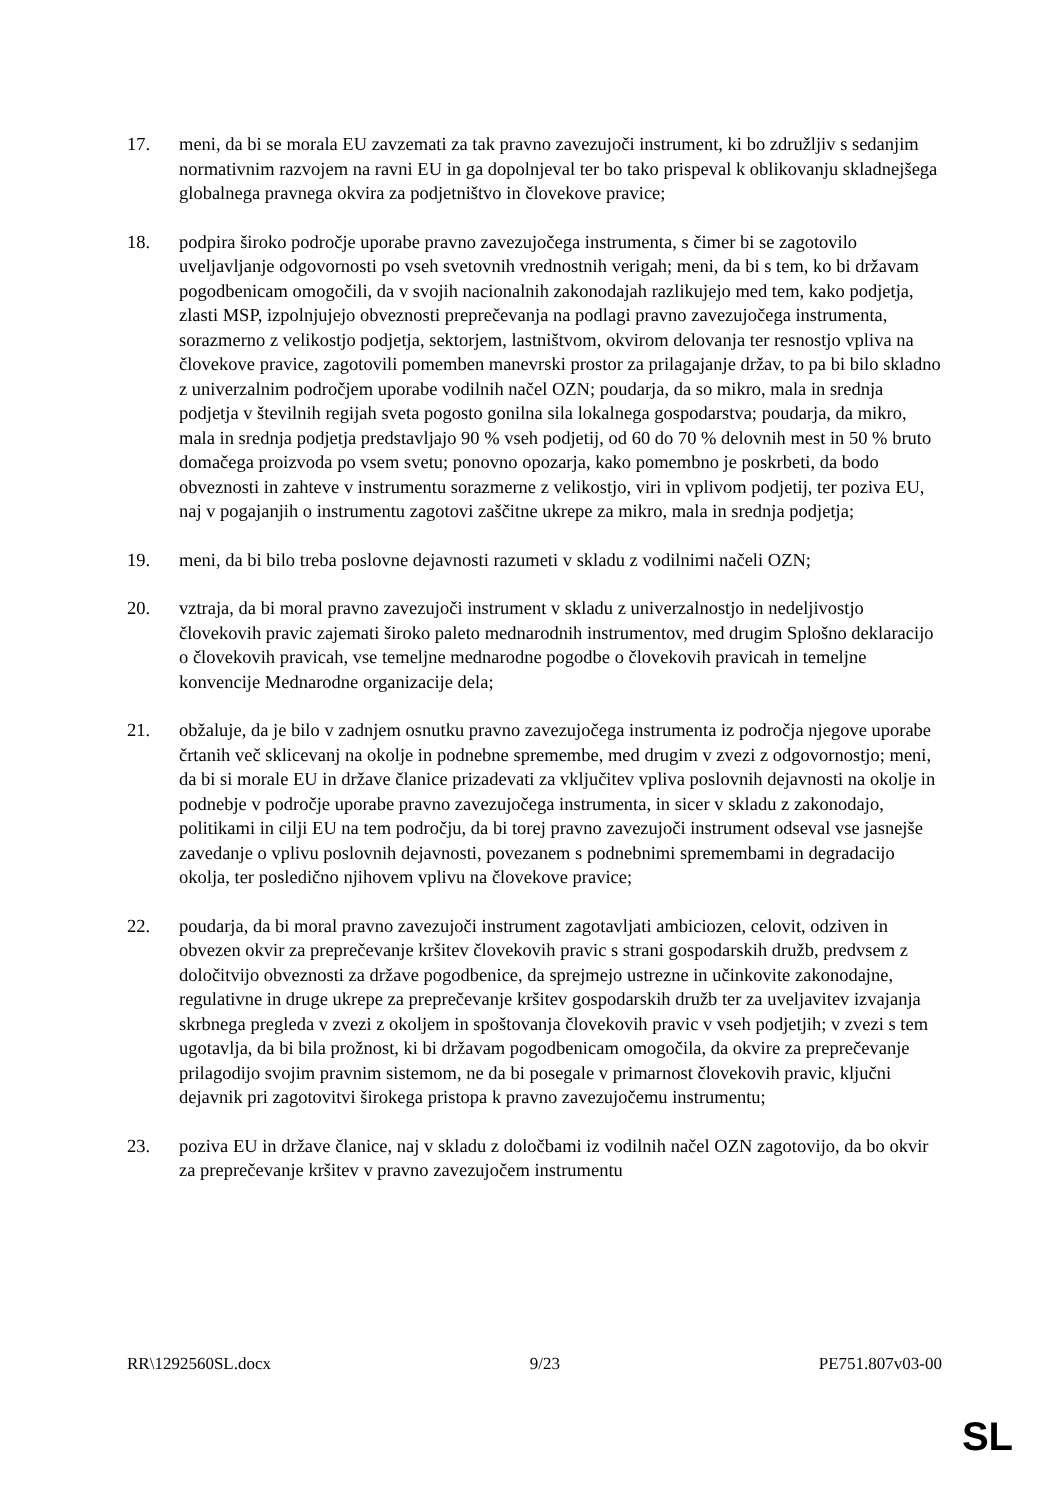17. meni, da bi se morala EU zavzemati za tak pravno zavezujoči instrument, ki bo združljiv s sedanjim normativnim razvojem na ravni EU in ga dopolnjeval ter bo tako prispeval k oblikovanju skladnejšega globalnega pravnega okvira za podjetništvo in človekove pravice;
18. podpira široko področje uporabe pravno zavezujočega instrumenta, s čimer bi se zagotovilo uveljavljanje odgovornosti po vseh svetovnih vrednostnih verigah; meni, da bi s tem, ko bi državam pogodbenicam omogočili, da v svojih nacionalnih zakonodajah razlikujejo med tem, kako podjetja, zlasti MSP, izpolnjujejo obveznosti preprečevanja na podlagi pravno zavezujočega instrumenta, sorazmerno z velikostjo podjetja, sektorjem, lastništvom, okvirom delovanja ter resnostjo vpliva na človekove pravice, zagotovili pomemben manevrski prostor za prilagajanje držav, to pa bi bilo skladno z univerzalnim področjem uporabe vodilnih načel OZN; poudarja, da so mikro, mala in srednja podjetja v številnih regijah sveta pogosto gonilna sila lokalnega gospodarstva; poudarja, da mikro, mala in srednja podjetja predstavljajo 90 % vseh podjetij, od 60 do 70 % delovnih mest in 50 % bruto domačega proizvoda po vsem svetu; ponovno opozarja, kako pomembno je poskrbeti, da bodo obveznosti in zahteve v instrumentu sorazmerne z velikostjo, viri in vplivom podjetij, ter poziva EU, naj v pogajanjih o instrumentu zagotovi zaščitne ukrepe za mikro, mala in srednja podjetja;
19. meni, da bi bilo treba poslovne dejavnosti razumeti v skladu z vodilnimi načeli OZN;
20. vztraja, da bi moral pravno zavezujoči instrument v skladu z univerzalnostjo in nedeljivostjo človekovih pravic zajemati široko paleto mednarodnih instrumentov, med drugim Splošno deklaracijo o človekovih pravicah, vse temeljne mednarodne pogodbe o človekovih pravicah in temeljne konvencije Mednarodne organizacije dela;
21. obžaluje, da je bilo v zadnjem osnutku pravno zavezujočega instrumenta iz področja njegove uporabe črtanih več sklicevanj na okolje in podnebne spremembe, med drugim v zvezi z odgovornostjo; meni, da bi si morale EU in države članice prizadevati za vključitev vpliva poslovnih dejavnosti na okolje in podnebje v področje uporabe pravno zavezujočega instrumenta, in sicer v skladu z zakonodajo, politikami in cilji EU na tem področju, da bi torej pravno zavezujoči instrument odseval vse jasnejše zavedanje o vplivu poslovnih dejavnosti, povezanem s podnebnimi spremembami in degradacijo okolja, ter posledično njihovem vplivu na človekove pravice;
22. poudarja, da bi moral pravno zavezujoči instrument zagotavljati ambiciozen, celovit, odziven in obvezen okvir za preprečevanje kršitev človekovih pravic s strani gospodarskih družb, predvsem z določitvijo obveznosti za države pogodbenice, da sprejmejo ustrezne in učinkovite zakonodajne, regulativne in druge ukrepe za preprečevanje kršitev gospodarskih družb ter za uveljavitev izvajanja skrbnega pregleda v zvezi z okoljem in spoštovanja človekovih pravic v vseh podjetjih; v zvezi s tem ugotavlja, da bi bila prožnost, ki bi državam pogodbenicam omogočila, da okvire za preprečevanje prilagodijo svojim pravnim sistemom, ne da bi posegale v primarnost človekovih pravic, ključni dejavnik pri zagotovitvi širokega pristopa k pravno zavezujočemu instrumentu;
23. poziva EU in države članice, naj v skladu z določbami iz vodilnih načel OZN zagotovijo, da bo okvir za preprečevanje kršitev v pravno zavezujočem instrumentu
RR\1292560SL.docx 9/23 PE751.807v03-00
SL